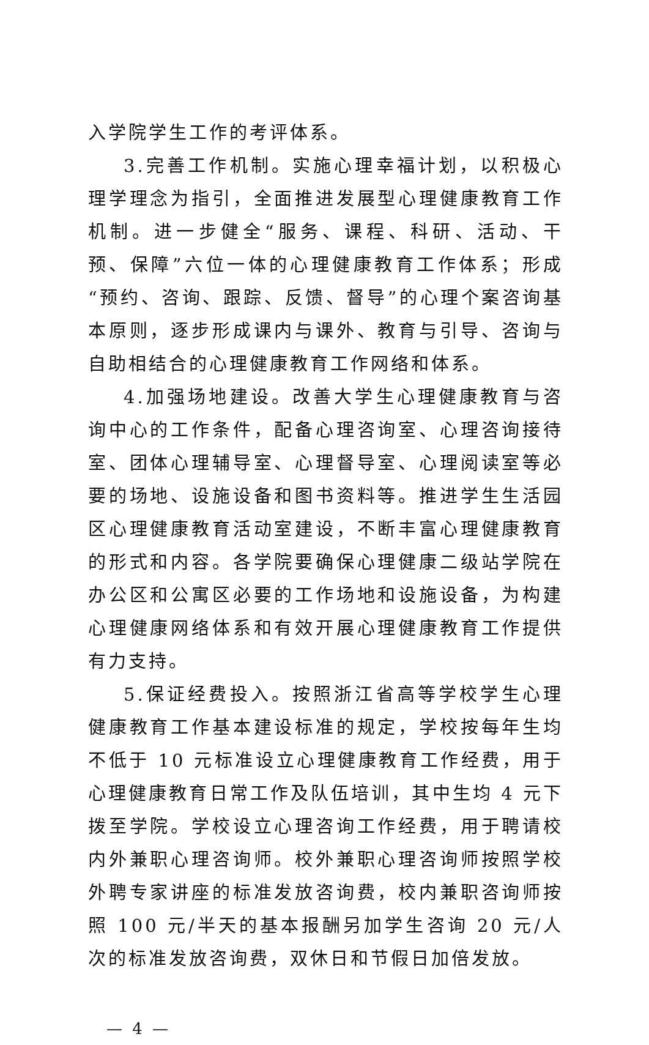入学院学生工作的考评体系。
3.完善工作机制。实施心理幸福计划，以积极心理学理念为指引，全面推进发展型心理健康教育工作机制。进一步健全“服务、课程、科研、活动、干预、保障”六位一体的心理健康教育工作体系；形成“预约、咨询、跟踪、反馈、督导”的心理个案咨询基本原则，逐步形成课内与课外、教育与引导、咨询与自助相结合的心理健康教育工作网络和体系。
4.加强场地建设。改善大学生心理健康教育与咨询中心的工作条件，配备心理咨询室、心理咨询接待室、团体心理辅导室、心理督导室、心理阅读室等必要的场地、设施设备和图书资料等。推进学生生活园区心理健康教育活动室建设，不断丰富心理健康教育的形式和内容。各学院要确保心理健康二级站学院在办公区和公寓区必要的工作场地和设施设备，为构建心理健康网络体系和有效开展心理健康教育工作提供有力支持。
5.保证经费投入。按照浙江省高等学校学生心理健康教育工作基本建设标准的规定，学校按每年生均不低于 10 元标准设立心理健康教育工作经费，用于心理健康教育日常工作及队伍培训，其中生均 4 元下拨至学院。学校设立心理咨询工作经费，用于聘请校内外兼职心理咨询师。校外兼职心理咨询师按照学校外聘专家讲座的标准发放咨询费，校内兼职咨询师按照 100 元/半天的基本报酬另加学生咨询 20 元/人次的标准发放咨询费，双休日和节假日加倍发放。
— 4 —